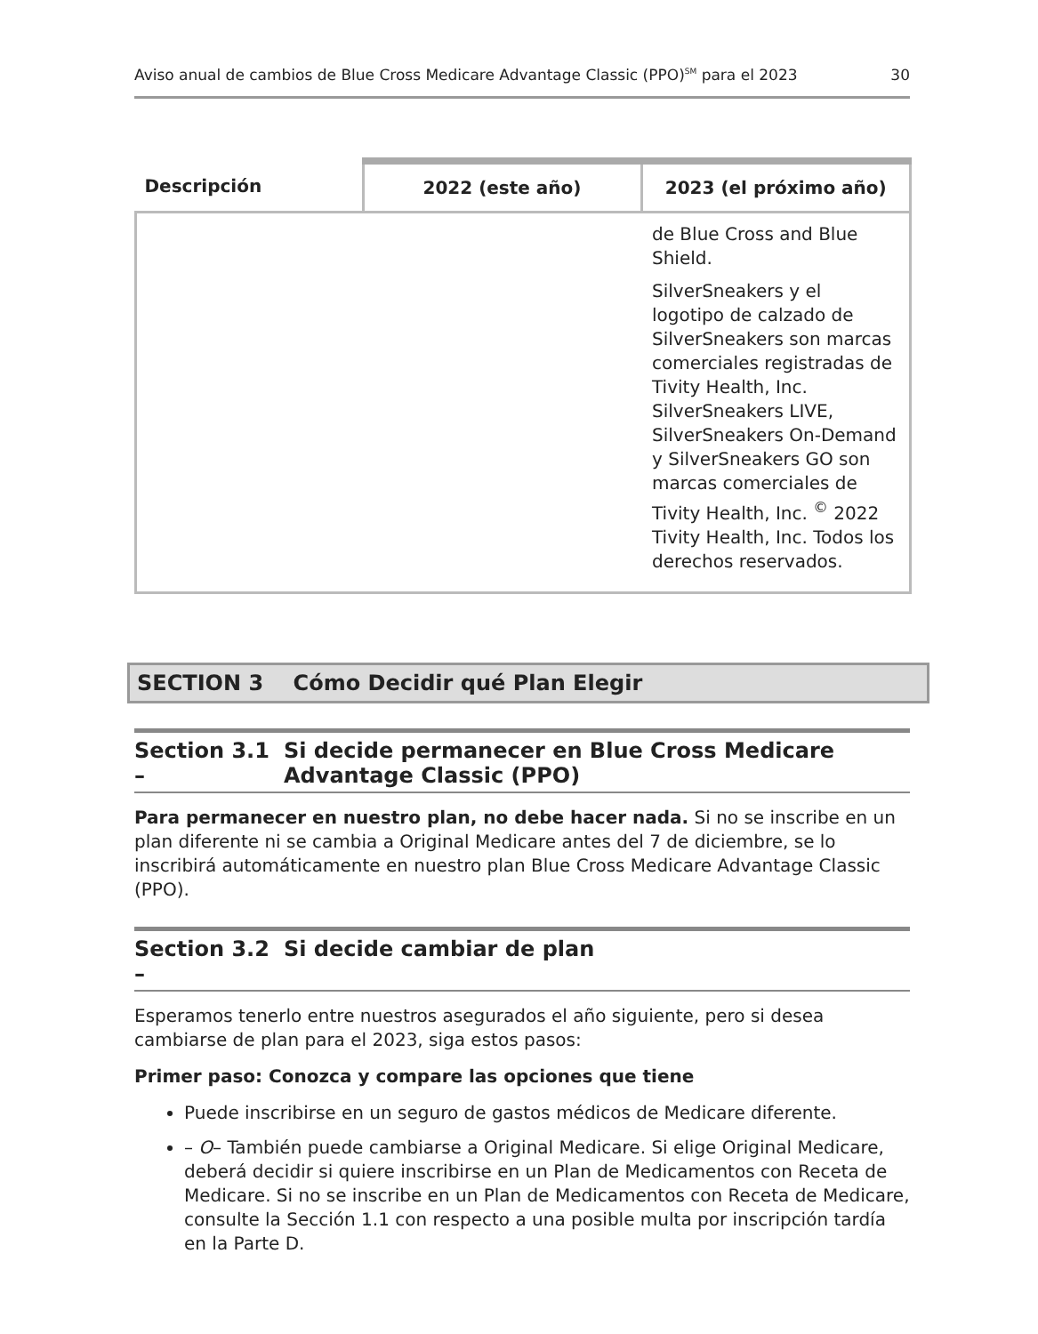Aviso anual de cambios de Blue Cross Medicare Advantage Classic (PPO)<sup>SM</sup> para el 2023 30
| Descripción | 2022 (este año) | 2023 (el próximo año) |
| --- | --- | --- |
| | | de Blue Cross and Blue Shield. SilverSneakers y el logotipo de calzado de SilverSneakers son marcas comerciales registradas de Tivity Health, Inc. SilverSneakers LIVE, SilverSneakers On-Demand y SilverSneakers GO son marcas comerciales de Tivity Health, Inc. <sup>©</sup> 2022 Tivity Health, Inc. Todos los derechos reservados. |
SECTION 3 Cómo Decidir qué Plan Elegir
Section 3.1 – Si decide permanecer en Blue Cross Medicare Advantage Classic (PPO)
Para permanecer en nuestro plan, no debe hacer nada. Si no se inscribe en un plan diferente ni se cambia a Original Medicare antes del 7 de diciembre, se lo inscribirá automáticamente en nuestro plan Blue Cross Medicare Advantage Classic (PPO).
Section 3.2 – Si decide cambiar de plan
Esperamos tenerlo entre nuestros asegurados el año siguiente, pero si desea cambiarse de plan para el 2023, siga estos pasos:
Primer paso: Conozca y compare las opciones que tiene
Puede inscribirse en un seguro de gastos médicos de Medicare diferente.
– O– También puede cambiarse a Original Medicare. Si elige Original Medicare, deberá decidir si quiere inscribirse en un Plan de Medicamentos con Receta de Medicare. Si no se inscribe en un Plan de Medicamentos con Receta de Medicare, consulte la Sección 1.1 con respecto a una posible multa por inscripción tardía en la Parte D.